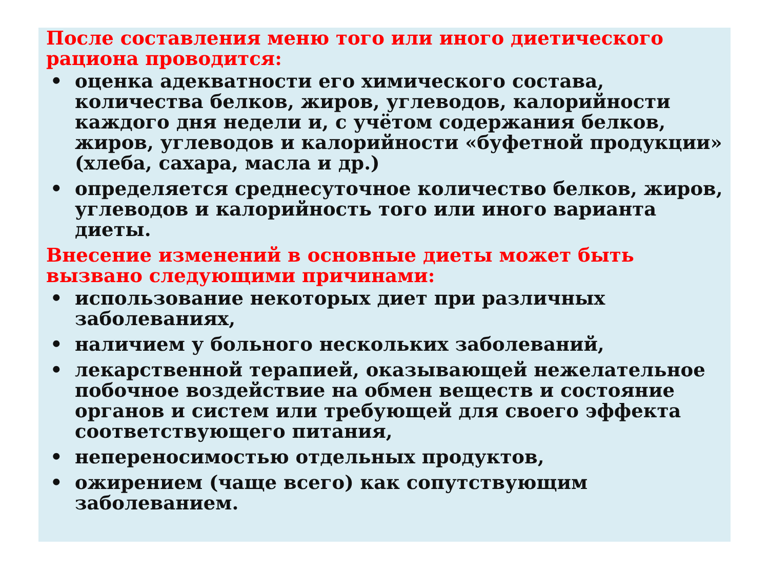После составления меню того или иного диетического рациона проводится:
• оценка адекватности его химического состава, количества белков, жиров, углеводов, калорийности каждого дня недели и, с учётом содержания белков, жиров, углеводов и калорийности «буфетной продукции» (хлеба, сахара, масла и др.)
• определяется среднесуточное количество белков, жиров, углеводов и калорийность того или иного варианта диеты.
Внесение изменений в основные диеты может быть вызвано следующими причинами:
• использование некоторых диет при различных заболеваниях,
• наличием у больного нескольких заболеваний,
• лекарственной терапией, оказывающей нежелательное побочное воздействие на обмен веществ и состояние органов и систем или требующей для своего эффекта соответствующего питания,
• непереносимостью отдельных продуктов,
• ожирением (чаще всего) как сопутствующим заболеванием.